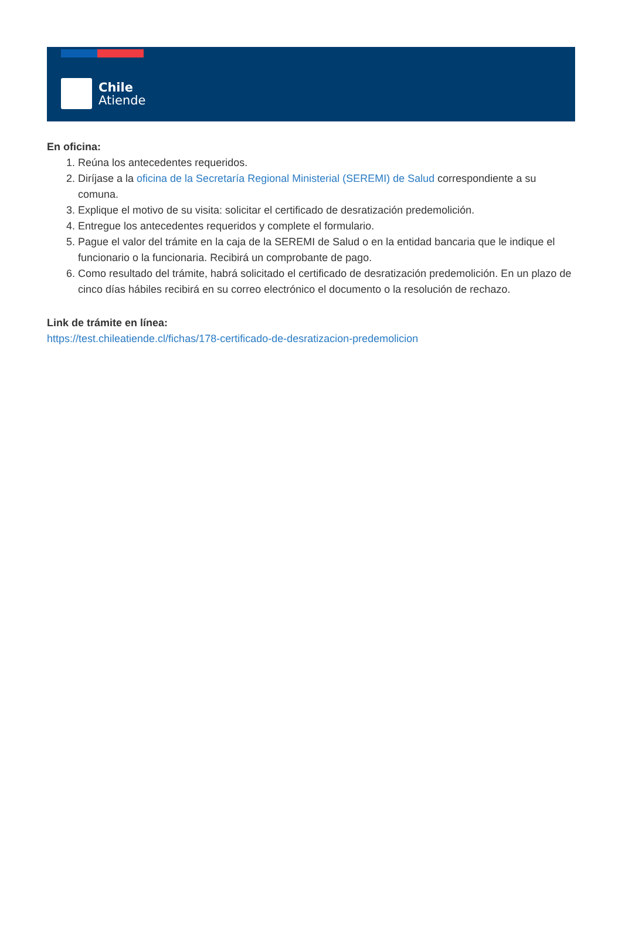Chile
Atiende
En oficina:
1. Reúna los antecedentes requeridos.
2. Diríjase a la oficina de la Secretaría Regional Ministerial (SEREMI) de Salud correspondiente a su comuna.
3. Explique el motivo de su visita: solicitar el certificado de desratización predemolición.
4. Entregue los antecedentes requeridos y complete el formulario.
5. Pague el valor del trámite en la caja de la SEREMI de Salud o en la entidad bancaria que le indique el funcionario o la funcionaria. Recibirá un comprobante de pago.
6. Como resultado del trámite, habrá solicitado el certificado de desratización predemolición. En un plazo de cinco días hábiles recibirá en su correo electrónico el documento o la resolución de rechazo.
Link de trámite en línea:
https://test.chileatiende.cl/fichas/178-certificado-de-desratizacion-predemolicion